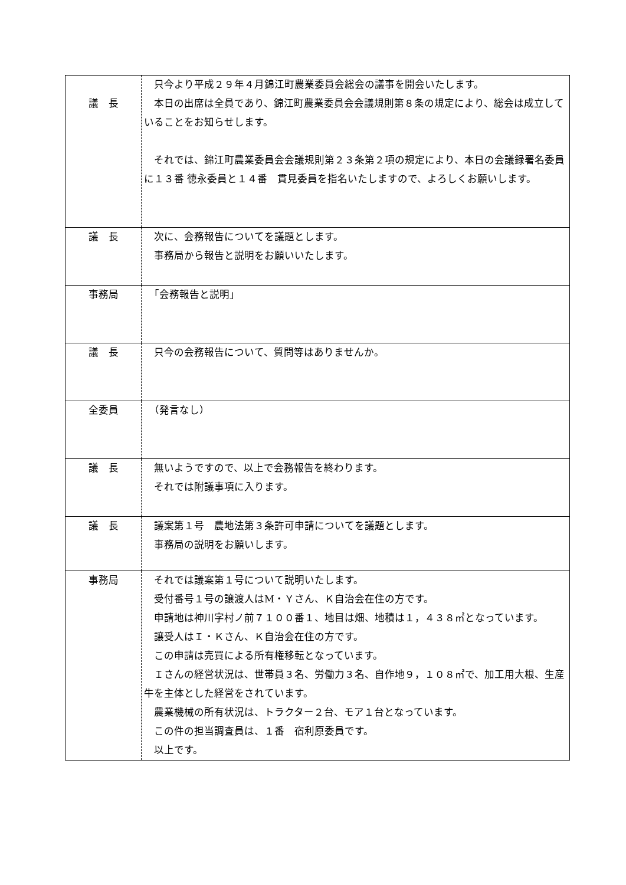| 議 長 | 只今より平成２９年４月錦江町農業委員会総会の議事を開会いたします。 本日の出席は全員であり、錦江町農業委員会会議規則第８条の規定により、総会は成立していることをお知らせします。 それでは、錦江町農業委員会会議規則第２３条第２項の規定により、本日の会議録署名委員に１３番 徳永委員と１４番 貫見委員を指名いたしますので、よろしくお願いします。 |
| 議 長 | 次に、会務報告についてを議題とします。 事務局から報告と説明をお願いいたします。 |
| 事務局 | 「会務報告と説明」 |
| 議 長 | 只今の会務報告について、質問等はありませんか。 |
| 全委員 | （発言なし） |
| 議 長 | 無いようですので、以上で会務報告を終わります。 それでは附議事項に入ります。 |
| 議 長 | 議案第１号 農地法第３条許可申請についてを議題とします。 事務局の説明をお願いします。 |
| 事務局 | それでは議案第１号について説明いたします。 受付番号１号の譲渡人はM・Ｙさん、Ｋ自治会在住の方です。 申請地は神川字村ノ前７１００番１、地目は畑、地積は１，４３８㎡となっています。 譲受人はＩ・Ｋさん、Ｋ自治会在住の方です。 この申請は売買による所有権移転となっています。 Ｉさんの経営状況は、世帯員３名、労働力３名、自作地９，１０８㎡で、加工用大根、生産牛を主体とした経営をされています。 農業機械の所有状況は、トラクター２台、モア１台となっています。 この件の担当調査員は、１番 宿利原委員です。 以上です。 |